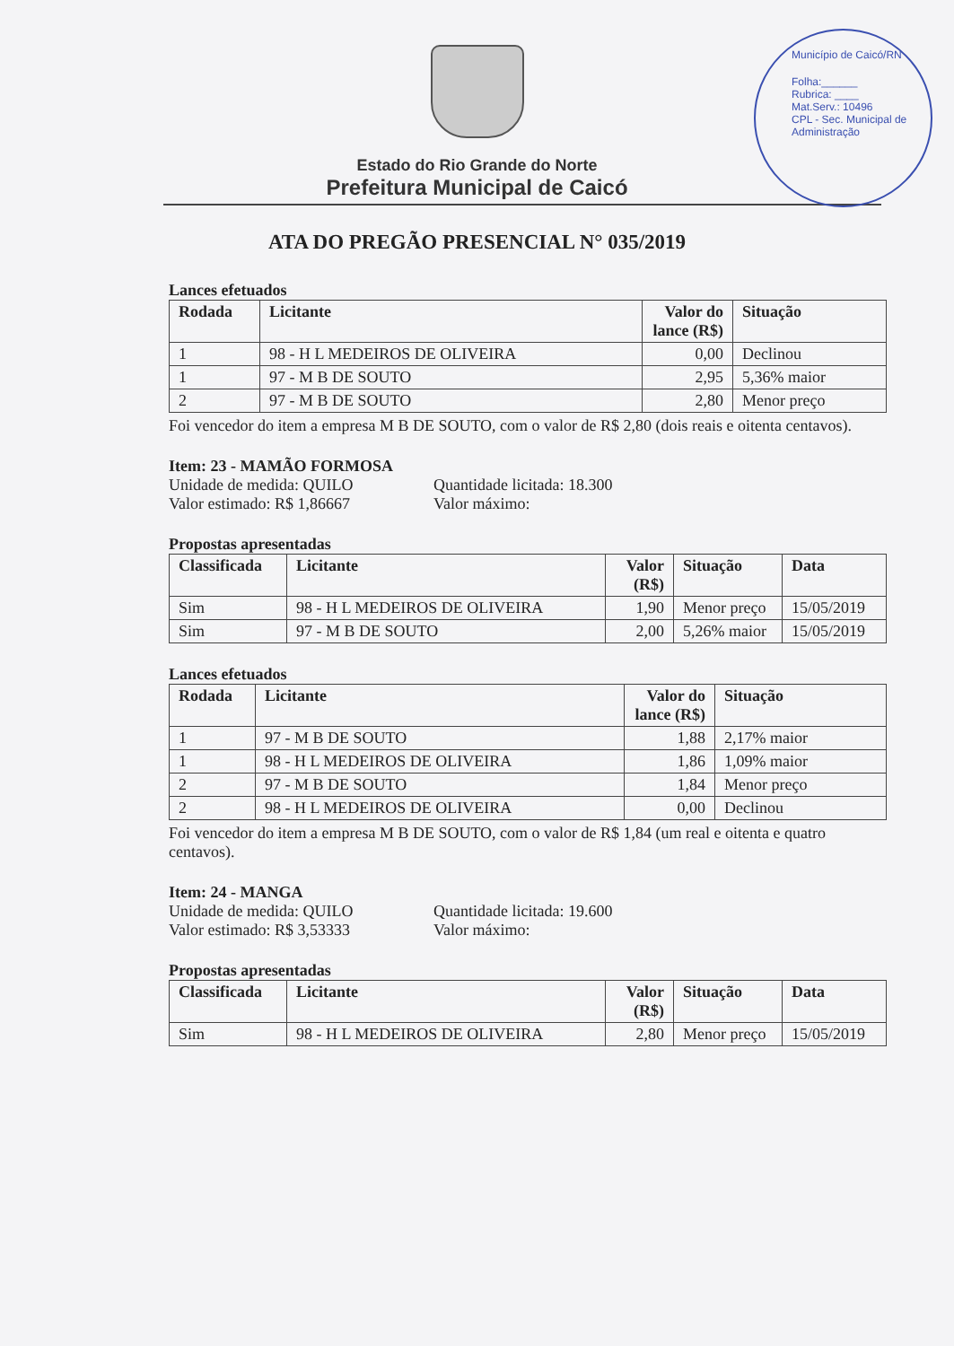Município de Caicó/RN
Folha:______
Rubrica: ____
Mat.Serv.: 10496
CPL - Sec. Municipal de Administração
Estado do Rio Grande do Norte
Prefeitura Municipal de Caicó
ATA DO PREGÃO PRESENCIAL N° 035/2019
Lances efetuados
| Rodada | Licitante | Valor do lance (R$) | Situação |
| --- | --- | --- | --- |
| 1 | 98 - H L MEDEIROS DE OLIVEIRA | 0,00 | Declinou |
| 1 | 97 - M B DE SOUTO | 2,95 | 5,36% maior |
| 2 | 97 - M B DE SOUTO | 2,80 | Menor preço |
Foi vencedor do item a empresa M B DE SOUTO, com o valor de R$ 2,80 (dois reais e oitenta centavos).
Item: 23 - MAMÃO FORMOSA
Unidade de medida: QUILO Quantidade licitada: 18.300 Valor estimado: R$ 1,86667 Valor máximo:
Propostas apresentadas
| Classificada | Licitante | Valor (R$) | Situação | Data |
| --- | --- | --- | --- | --- |
| Sim | 98 - H L MEDEIROS DE OLIVEIRA | 1,90 | Menor preço | 15/05/2019 |
| Sim | 97 - M B DE SOUTO | 2,00 | 5,26% maior | 15/05/2019 |
Lances efetuados
| Rodada | Licitante | Valor do lance (R$) | Situação |
| --- | --- | --- | --- |
| 1 | 97 - M B DE SOUTO | 1,88 | 2,17% maior |
| 1 | 98 - H L MEDEIROS DE OLIVEIRA | 1,86 | 1,09% maior |
| 2 | 97 - M B DE SOUTO | 1,84 | Menor preço |
| 2 | 98 - H L MEDEIROS DE OLIVEIRA | 0,00 | Declinou |
Foi vencedor do item a empresa M B DE SOUTO, com o valor de R$ 1,84 (um real e oitenta e quatro centavos).
Item: 24 - MANGA
Unidade de medida: QUILO Quantidade licitada: 19.600 Valor estimado: R$ 3,53333 Valor máximo:
Propostas apresentadas
| Classificada | Licitante | Valor (R$) | Situação | Data |
| --- | --- | --- | --- | --- |
| Sim | 98 - H L MEDEIROS DE OLIVEIRA | 2,80 | Menor preço | 15/05/2019 |